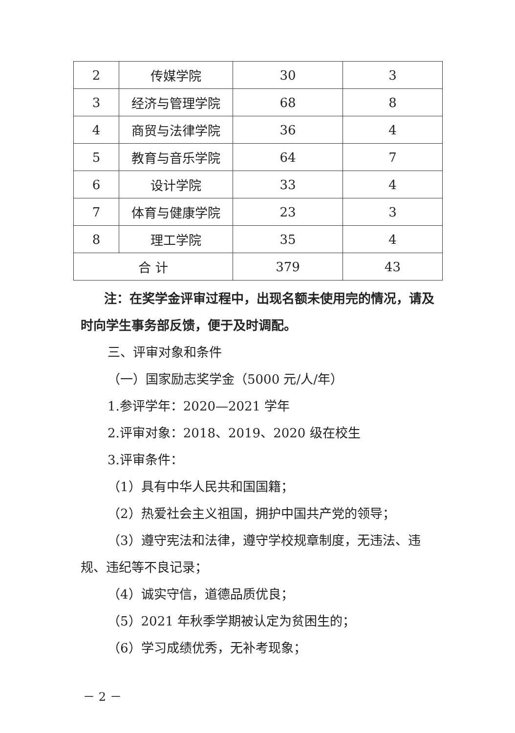| 2 | 传媒学院 | 30 | 3 |
| 3 | 经济与管理学院 | 68 | 8 |
| 4 | 商贸与法律学院 | 36 | 4 |
| 5 | 教育与音乐学院 | 64 | 7 |
| 6 | 设计学院 | 33 | 4 |
| 7 | 体育与健康学院 | 23 | 3 |
| 8 | 理工学院 | 35 | 4 |
| 合 计 | | 379 | 43 |
注：在奖学金评审过程中，出现名额未使用完的情况，请及时向学生事务部反馈，便于及时调配。
三、评审对象和条件
（一）国家励志奖学金（5000 元/人/年）
1.参评学年：2020—2021 学年
2.评审对象：2018、2019、2020 级在校生
3.评审条件：
（1）具有中华人民共和国国籍；
（2）热爱社会主义祖国，拥护中国共产党的领导；
（3）遵守宪法和法律，遵守学校规章制度，无违法、违规、违纪等不良记录；
（4）诚实守信，道德品质优良；
（5）2021 年秋季学期被认定为贫困生的；
（6）学习成绩优秀，无补考现象；
－ 2 －